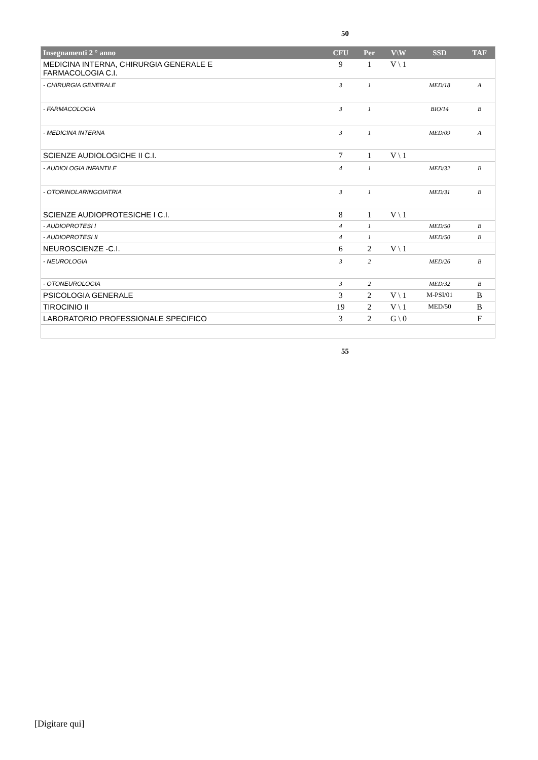50
| Insegnamenti 2 ° anno | CFU | Per | V\W | SSD | TAF |
| --- | --- | --- | --- | --- | --- |
| MEDICINA INTERNA, CHIRURGIA GENERALE E FARMACOLOGIA C.I. | 9 | 1 | V \ 1 | | |
| - CHIRURGIA GENERALE | 3 | 1 | | MED/18 | A |
| - FARMACOLOGIA | 3 | 1 | | BIO/14 | B |
| - MEDICINA INTERNA | 3 | 1 | | MED/09 | A |
| SCIENZE AUDIOLOGICHE II C.I. | 7 | 1 | V \ 1 | | |
| - AUDIOLOGIA INFANTILE | 4 | 1 | | MED/32 | B |
| - OTORINOLARINGOIATRIA | 3 | 1 | | MED/31 | B |
| SCIENZE AUDIOPROTESICHE I C.I. | 8 | 1 | V \ 1 | | |
| - AUDIOPROTESI I | 4 | 1 | | MED/50 | B |
| - AUDIOPROTESI II | 4 | 1 | | MED/50 | B |
| NEUROSCIENZE -C.I. | 6 | 2 | V \ 1 | | |
| - NEUROLOGIA | 3 | 2 | | MED/26 | B |
| - OTONEUROLOGIA | 3 | 2 | | MED/32 | B |
| PSICOLOGIA GENERALE | 3 | 2 | V \ 1 | M-PSI/01 | B |
| TIROCINIO II | 19 | 2 | V \ 1 | MED/50 | B |
| LABORATORIO PROFESSIONALE SPECIFICO | 3 | 2 | G \ 0 | | F |
55
[Digitare qui]